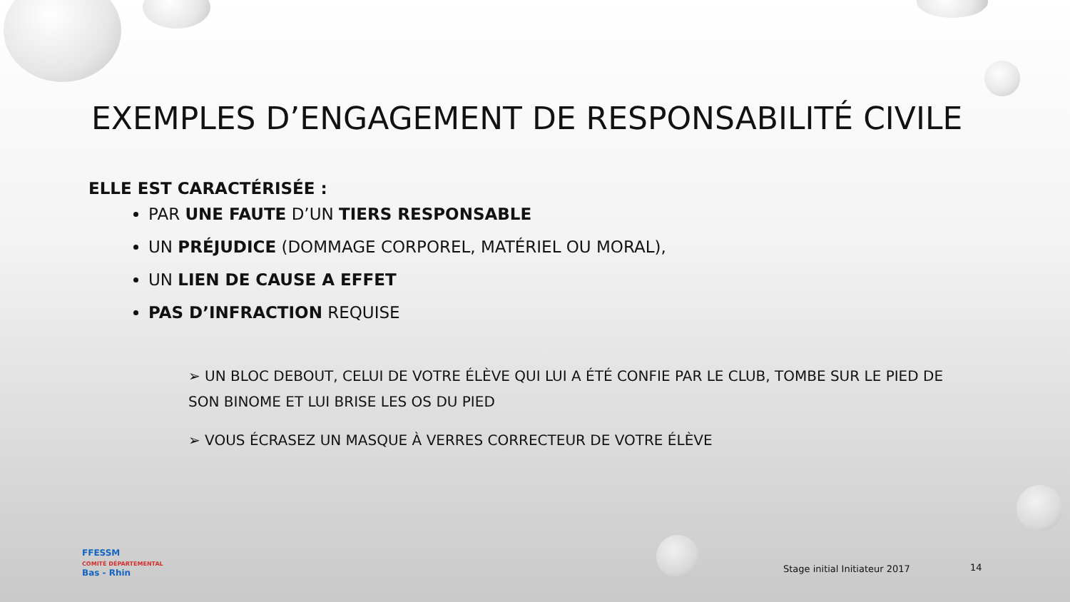EXEMPLES D’ENGAGEMENT DE RESPONSABILITÉ CIVILE
ELLE EST CARACTÉRISÉE :
PAR UNE FAUTE D’UN TIERS RESPONSABLE
UN PRÉJUDICE (DOMMAGE CORPOREL, MATÉRIEL OU MORAL),
UN LIEN DE CAUSE A EFFET
PAS D’INFRACTION REQUISE
➢ UN BLOC DEBOUT, CELUI DE VOTRE ÉLÈVE QUI LUI A ÉTÉ CONFIE PAR LE CLUB, TOMBE SUR LE PIED DE SON BINOME ET LUI BRISE LES OS DU PIED
➢ VOUS ÉCRASEZ UN MASQUE À VERRES CORRECTEUR DE VOTRE ÉLÈVE
FFESSM
COMITÉ DÉPARTEMENTAL
Bas - Rhin
Stage initial Initiateur 2017 14